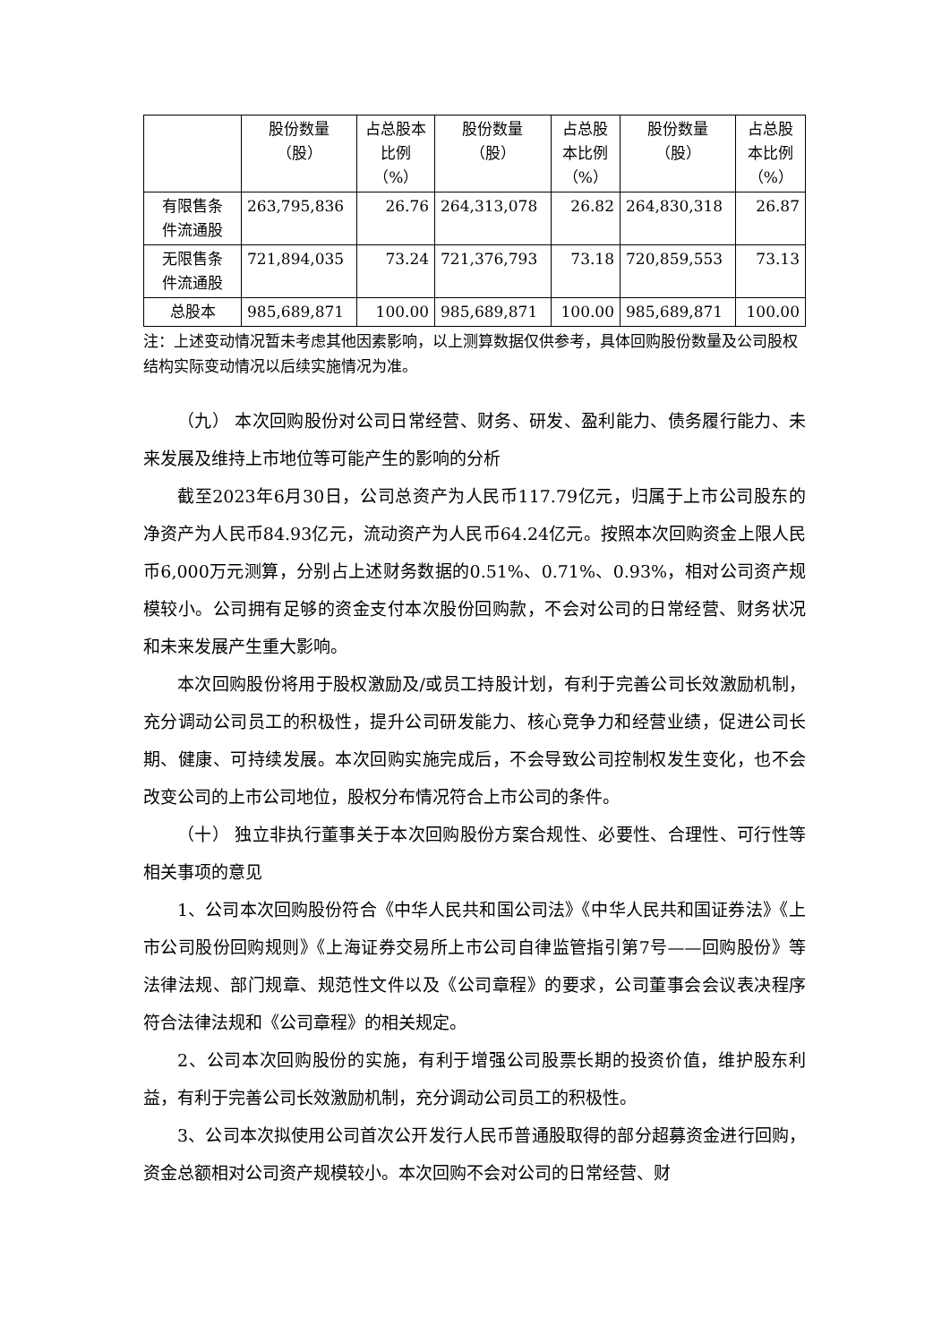| | 股份数量 （股） | 占总股本 比例 （%） | 股份数量 （股） | 占总股 本比例 （%） | 股份数量 （股） | 占总股 本比例 （%） |
| --- | --- | --- | --- | --- | --- | --- |
| 有限售条 件流通股 | 263,795,836 | 26.76 | 264,313,078 | 26.82 | 264,830,318 | 26.87 |
| 无限售条 件流通股 | 721,894,035 | 73.24 | 721,376,793 | 73.18 | 720,859,553 | 73.13 |
| 总股本 | 985,689,871 | 100.00 | 985,689,871 | 100.00 | 985,689,871 | 100.00 |
注：上述变动情况暂未考虑其他因素影响，以上测算数据仅供参考，具体回购股份数量及公司股权结构实际变动情况以后续实施情况为准。
（九） 本次回购股份对公司日常经营、财务、研发、盈利能力、债务履行能力、未来发展及维持上市地位等可能产生的影响的分析
截至2023年6月30日，公司总资产为人民币117.79亿元，归属于上市公司股东的净资产为人民币84.93亿元，流动资产为人民币64.24亿元。按照本次回购资金上限人民币6,000万元测算，分别占上述财务数据的0.51%、0.71%、0.93%，相对公司资产规模较小。公司拥有足够的资金支付本次股份回购款，不会对公司的日常经营、财务状况和未来发展产生重大影响。
本次回购股份将用于股权激励及/或员工持股计划，有利于完善公司长效激励机制，充分调动公司员工的积极性，提升公司研发能力、核心竞争力和经营业绩，促进公司长期、健康、可持续发展。本次回购实施完成后，不会导致公司控制权发生变化，也不会改变公司的上市公司地位，股权分布情况符合上市公司的条件。
（十） 独立非执行董事关于本次回购股份方案合规性、必要性、合理性、可行性等相关事项的意见
1、公司本次回购股份符合《中华人民共和国公司法》《中华人民共和国证券法》《上市公司股份回购规则》《上海证券交易所上市公司自律监管指引第7号——回购股份》等法律法规、部门规章、规范性文件以及《公司章程》的要求，公司董事会会议表决程序符合法律法规和《公司章程》的相关规定。
2、公司本次回购股份的实施，有利于增强公司股票长期的投资价值，维护股东利益，有利于完善公司长效激励机制，充分调动公司员工的积极性。
3、公司本次拟使用公司首次公开发行人民币普通股取得的部分超募资金进行回购，资金总额相对公司资产规模较小。本次回购不会对公司的日常经营、财